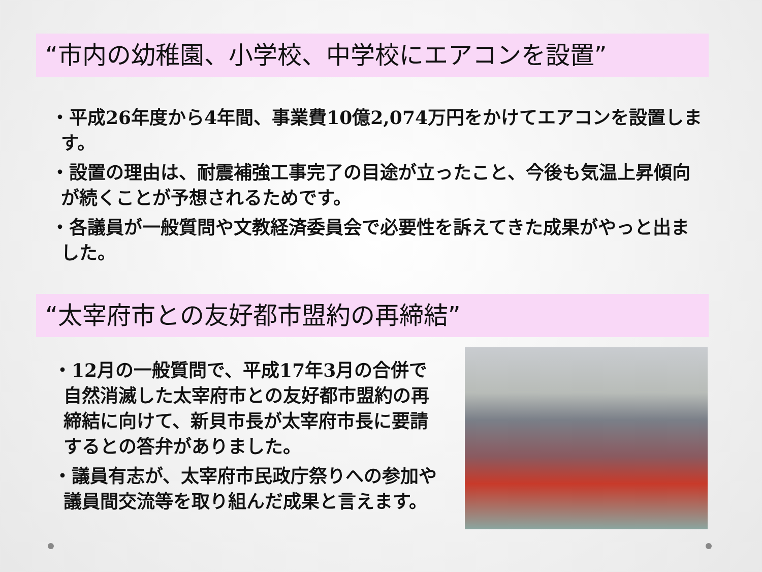“市内の幼稚園、小学校、中学校にエアコンを設置”
・平成26年度から4年間、事業費10億2,074万円をかけてエアコンを設置します。
・設置の理由は、耐震補強工事完了の目途が立ったこと、今後も気温上昇傾向が続くことが予想されるためです。
・各議員が一般質問や文教経済委員会で必要性を訴えてきた成果がやっと出ました。
“太宰府市との友好都市盟約の再締結”
・12月の一般質問で、平成17年3月の合併で自然消滅した太宰府市との友好都市盟約の再締結に向けて、新貝市長が太宰府市長に要請するとの答弁がありました。
・議員有志が、太宰府市民政庁祭りへの参加や議員間交流等を取り組んだ成果と言えます。